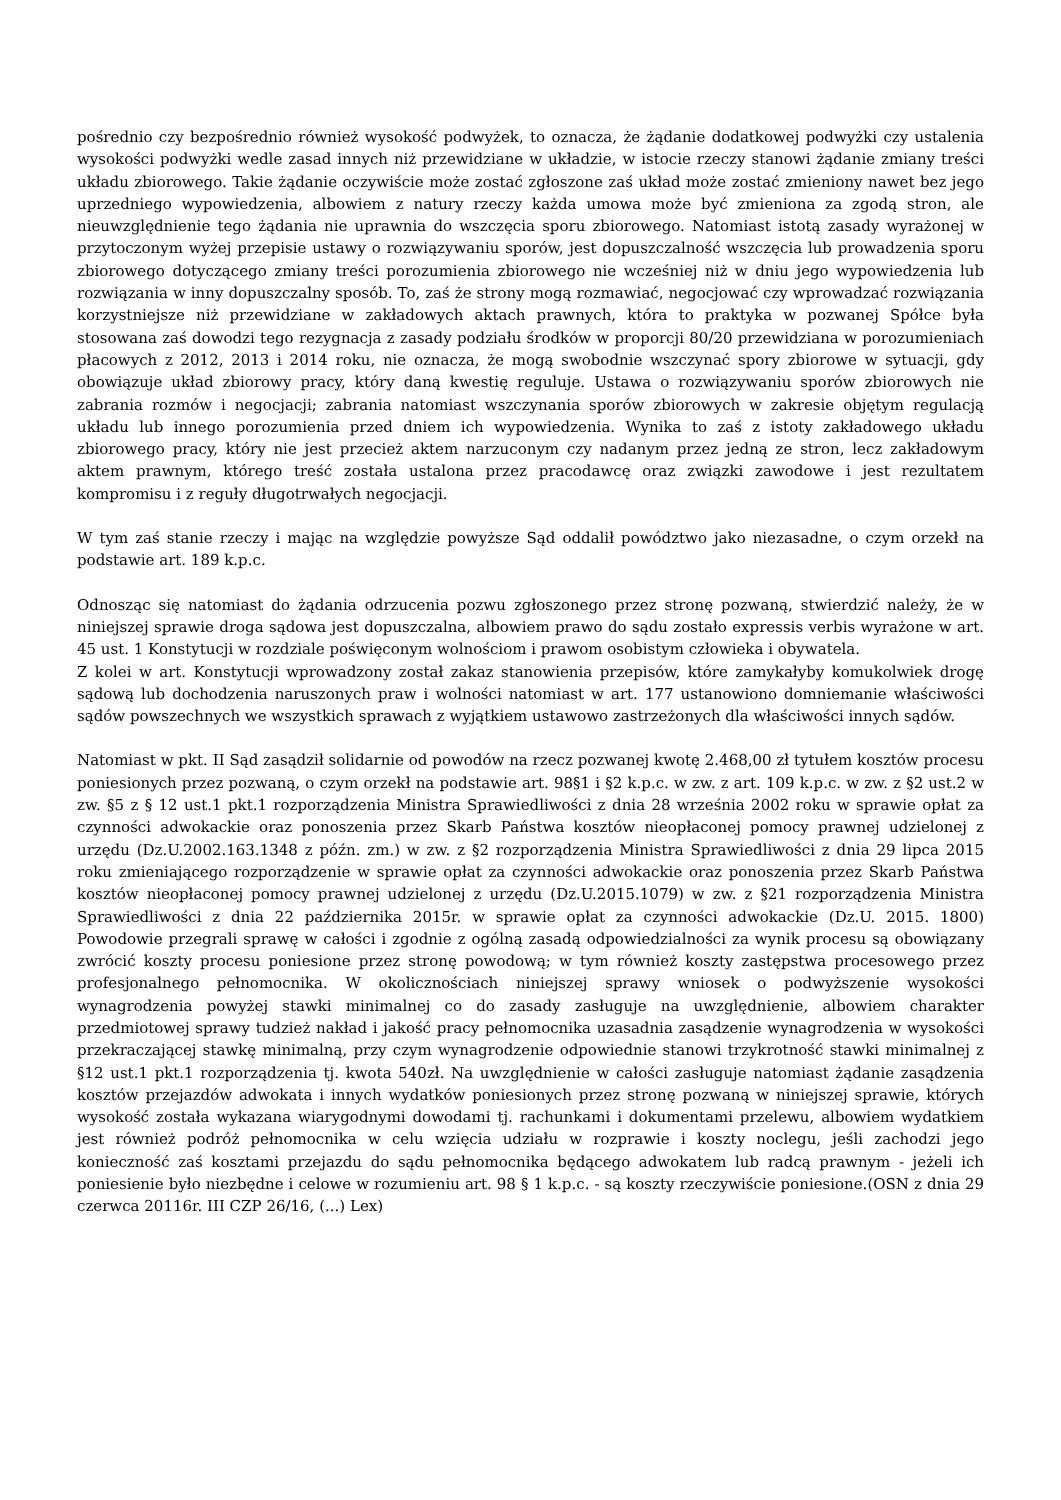pośrednio czy bezpośrednio również wysokość podwyżek, to oznacza, że żądanie dodatkowej podwyżki czy ustalenia wysokości podwyżki wedle zasad innych niż przewidziane w układzie, w istocie rzeczy stanowi żądanie zmiany treści układu zbiorowego. Takie żądanie oczywiście może zostać zgłoszone zaś układ może zostać zmieniony nawet bez jego uprzedniego wypowiedzenia, albowiem z natury rzeczy każda umowa może być zmieniona za zgodą stron, ale nieuwzględnienie tego żądania nie uprawnia do wszczęcia sporu zbiorowego. Natomiast istotą zasady wyrażonej w przytoczonym wyżej przepisie ustawy o rozwiązywaniu sporów, jest dopuszczalność wszczęcia lub prowadzenia sporu zbiorowego dotyczącego zmiany treści porozumienia zbiorowego nie wcześniej niż w dniu jego wypowiedzenia lub rozwiązania w inny dopuszczalny sposób. To, zaś że strony mogą rozmawiać, negocjować czy wprowadzać rozwiązania korzystniejsze niż przewidziane w zakładowych aktach prawnych, która to praktyka w pozwanej Spółce była stosowana zaś dowodzi tego rezygnacja z zasady podziału środków w proporcji 80/20 przewidziana w porozumieniach płacowych z 2012, 2013 i 2014 roku, nie oznacza, że mogą swobodnie wszczynać spory zbiorowe w sytuacji, gdy obowiązuje układ zbiorowy pracy, który daną kwestię reguluje. Ustawa o rozwiązywaniu sporów zbiorowych nie zabrania rozmów i negocjacji; zabrania natomiast wszczynania sporów zbiorowych w zakresie objętym regulacją układu lub innego porozumienia przed dniem ich wypowiedzenia. Wynika to zaś z istoty zakładowego układu zbiorowego pracy, który nie jest przecież aktem narzuconym czy nadanym przez jedną ze stron, lecz zakładowym aktem prawnym, którego treść została ustalona przez pracodawcę oraz związki zawodowe i jest rezultatem kompromisu i z reguły długotrwałych negocjacji.
W tym zaś stanie rzeczy i mając na względzie powyższe Sąd oddalił powództwo jako niezasadne, o czym orzekł na podstawie art. 189 k.p.c.
Odnosząc się natomiast do żądania odrzucenia pozwu zgłoszonego przez stronę pozwaną, stwierdzić należy, że w niniejszej sprawie droga sądowa jest dopuszczalna, albowiem prawo do sądu zostało expressis verbis wyrażone w art. 45 ust. 1 Konstytucji w rozdziale poświęconym wolnościom i prawom osobistym człowieka i obywatela.
Z kolei w art. Konstytucji wprowadzony został zakaz stanowienia przepisów, które zamykałyby komukolwiek drogę sądową lub dochodzenia naruszonych praw i wolności natomiast w art. 177 ustanowiono domniemanie właściwości sądów powszechnych we wszystkich sprawach z wyjątkiem ustawowo zastrzeżonych dla właściwości innych sądów.
Natomiast w pkt. II Sąd zasądził solidarnie od powodów na rzecz pozwanej kwotę 2.468,00 zł tytułem kosztów procesu poniesionych przez pozwaną, o czym orzekł na podstawie art. 98§1 i §2 k.p.c. w zw. z art. 109 k.p.c. w zw. z §2 ust.2 w zw. §5 z § 12 ust.1 pkt.1 rozporządzenia Ministra Sprawiedliwości z dnia 28 września 2002 roku w sprawie opłat za czynności adwokackie oraz ponoszenia przez Skarb Państwa kosztów nieopłaconej pomocy prawnej udzielonej z urzędu (Dz.U.2002.163.1348 z późn. zm.) w zw. z §2 rozporządzenia Ministra Sprawiedliwości z dnia 29 lipca 2015 roku zmieniającego rozporządzenie w sprawie opłat za czynności adwokackie oraz ponoszenia przez Skarb Państwa kosztów nieopłaconej pomocy prawnej udzielonej z urzędu (Dz.U.2015.1079) w zw. z §21 rozporządzenia Ministra Sprawiedliwości z dnia 22 października 2015r. w sprawie opłat za czynności adwokackie (Dz.U. 2015. 1800) Powodowie przegrali sprawę w całości i zgodnie z ogólną zasadą odpowiedzialności za wynik procesu są obowiązany zwrócić koszty procesu poniesione przez stronę powodową; w tym również koszty zastępstwa procesowego przez profesjonalnego pełnomocnika. W okolicznościach niniejszej sprawy wniosek o podwyższenie wysokości wynagrodzenia powyżej stawki minimalnej co do zasady zasługuje na uwzględnienie, albowiem charakter przedmiotowej sprawy tudzież nakład i jakość pracy pełnomocnika uzasadnia zasądzenie wynagrodzenia w wysokości przekraczającej stawkę minimalną, przy czym wynagrodzenie odpowiednie stanowi trzykrotność stawki minimalnej z §12 ust.1 pkt.1 rozporządzenia tj. kwota 540zł. Na uwzględnienie w całości zasługuje natomiast żądanie zasądzenia kosztów przejazdów adwokata i innych wydatków poniesionych przez stronę pozwaną w niniejszej sprawie, których wysokość została wykazana wiarygodnymi dowodami tj. rachunkami i dokumentami przelewu, albowiem wydatkiem jest również podróż pełnomocnika w celu wzięcia udziału w rozprawie i koszty noclegu, jeśli zachodzi jego konieczność zaś kosztami przejazdu do sądu pełnomocnika będącego adwokatem lub radcą prawnym - jeżeli ich poniesienie było niezbędne i celowe w rozumieniu art. 98 § 1 k.p.c. - są koszty rzeczywiście poniesione.(OSN z dnia 29 czerwca 20116r. III CZP 26/16, (...) Lex)